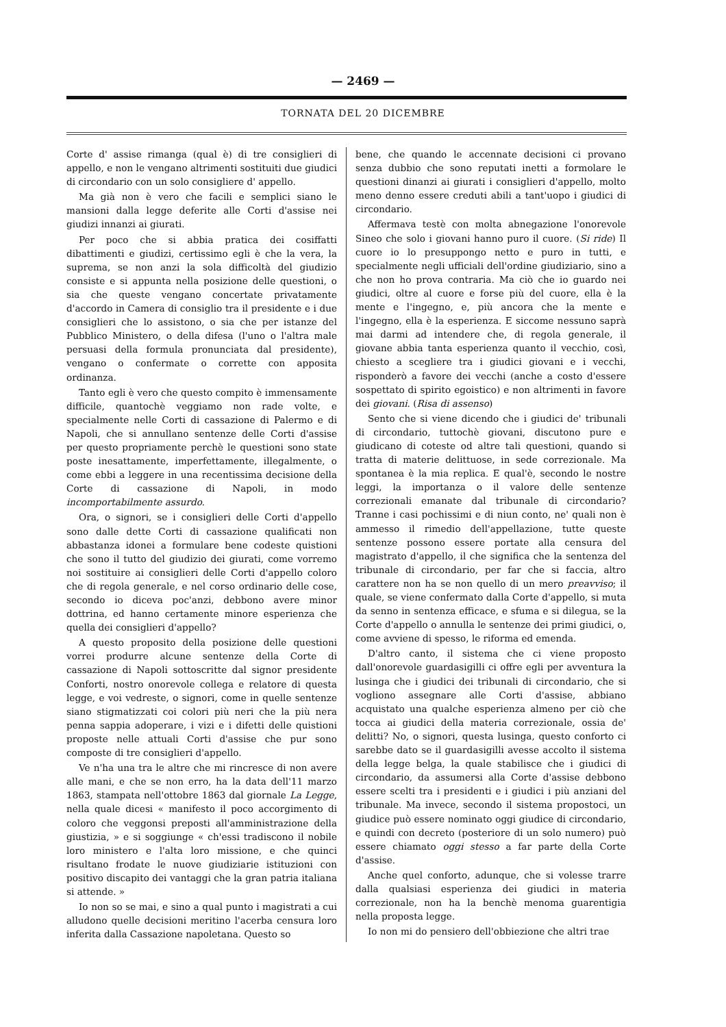— 2469 —
TORNATA DEL 20 DICEMBRE
Corte d' assise rimanga (qual è) di tre consiglieri di appello, e non le vengano altrimenti sostituiti due giudici di circondario con un solo consigliere d' appello.
Ma già non è vero che facili e semplici siano le mansioni dalla legge deferite alle Corti d'assise nei giudizi innanzi ai giurati.
Per poco che si abbia pratica dei cosiffatti dibattimenti e giudizi, certissimo egli è che la vera, la suprema, se non anzi la sola difficoltà del giudizio consiste e si appunta nella posizione delle questioni, o sia che queste vengano concertate privatamente d'accordo in Camera di consiglio tra il presidente e i due consiglieri che lo assistono, o sia che per istanze del Pubblico Ministero, o della difesa (l'uno o l'altra male persuasi della formula pronunciata dal presidente), vengano o confermate o corrette con apposita ordinanza.
Tanto egli è vero che questo compito è immensamente difficile, quantochè veggiamo non rade volte, e specialmente nelle Corti di cassazione di Palermo e di Napoli, che si annullano sentenze delle Corti d'assise per questo propriamente perchè le questioni sono state poste inesattamente, imperfettamente, illegalmente, o come ebbi a leggere in una recentissima decisione della Corte di cassazione di Napoli, in modo incomportabilmente assurdo.
Ora, o signori, se i consiglieri delle Corti d'appello sono dalle dette Corti di cassazione qualificati non abbastanza idonei a formulare bene codeste quistioni che sono il tutto del giudizio dei giurati, come vorremo noi sostituire ai consiglieri delle Corti d'appello coloro che di regola generale, e nel corso ordinario delle cose, secondo io diceva poc'anzi, debbono avere minor dottrina, ed hanno certamente minore esperienza che quella dei consiglieri d'appello?
A questo proposito della posizione delle questioni vorrei produrre alcune sentenze della Corte di cassazione di Napoli sottoscritte dal signor presidente Conforti, nostro onorevole collega e relatore di questa legge, e voi vedreste, o signori, come in quelle sentenze siano stigmatizzati coi colori più neri che la più nera penna sappia adoperare, i vizi e i difetti delle quistioni proposte nelle attuali Corti d'assise che pur sono composte di tre consiglieri d'appello.
Ve n'ha una tra le altre che mi rincresce di non avere alle mani, e che se non erro, ha la data dell'11 marzo 1863, stampata nell'ottobre 1863 dal giornale La Legge, nella quale dicesi « manifesto il poco accorgimento di coloro che veggonsi preposti all'amministrazione della giustizia, » e si soggiunge « ch'essi tradiscono il nobile loro ministero e l'alta loro missione, e che quinci risultano frodate le nuove giudiziarie istituzioni con positivo discapito dei vantaggi che la gran patria italiana si attende. »
Io non so se mai, e sino a qual punto i magistrati a cui alludono quelle decisioni meritino l'acerba censura loro inferita dalla Cassazione napoletana. Questo so
bene, che quando le accennate decisioni ci provano senza dubbio che sono reputati inetti a formolare le questioni dinanzi ai giurati i consiglieri d'appello, molto meno denno essere creduti abili a tant'uopo i giudici di circondario.
Affermava testè con molta abnegazione l'onorevole Sineo che solo i giovani hanno puro il cuore. (Si ride) Il cuore io lo presuppongo netto e puro in tutti, e specialmente negli ufficiali dell'ordine giudiziario, sino a che non ho prova contraria. Ma ciò che io guardo nei giudici, oltre al cuore e forse più del cuore, ella è la mente e l'ingegno, e, più ancora che la mente e l'ingegno, ella è la esperienza. E siccome nessuno saprà mai darmi ad intendere che, di regola generale, il giovane abbia tanta esperienza quanto il vecchio, così, chiesto a scegliere tra i giudici giovani e i vecchi, risponderò a favore dei vecchi (anche a costo d'essere sospettato di spirito egoistico) e non altrimenti in favore dei giovani. (Risa di assenso)
Sento che si viene dicendo che i giudici de' tribunali di circondario, tuttochè giovani, discutono pure e giudicano di coteste od altre tali questioni, quando si tratta di materie delittuose, in sede correzionale. Ma spontanea è la mia replica. E qual'è, secondo le nostre leggi, la importanza o il valore delle sentenze correzionali emanate dal tribunale di circondario? Tranne i casi pochissimi e di niun conto, ne' quali non è ammesso il rimedio dell'appellazione, tutte queste sentenze possono essere portate alla censura del magistrato d'appello, il che significa che la sentenza del tribunale di circondario, per far che si faccia, altro carattere non ha se non quello di un mero preavviso; il quale, se viene confermato dalla Corte d'appello, si muta da senno in sentenza efficace, e sfuma e si dilegua, se la Corte d'appello o annulla le sentenze dei primi giudici, o, come avviene di spesso, le riforma ed emenda.
D'altro canto, il sistema che ci viene proposto dall'onorevole guardasigilli ci offre egli per avventura la lusinga che i giudici dei tribunali di circondario, che si vogliono assegnare alle Corti d'assise, abbiano acquistato una qualche esperienza almeno per ciò che tocca ai giudici della materia correzionale, ossia de' delitti? No, o signori, questa lusinga, questo conforto ci sarebbe dato se il guardasigilli avesse accolto il sistema della legge belga, la quale stabilisce che i giudici di circondario, da assumersi alla Corte d'assise debbono essere scelti tra i presidenti e i giudici i più anziani del tribunale. Ma invece, secondo il sistema propostoci, un giudice può essere nominato oggi giudice di circondario, e quindi con decreto (posteriore di un solo numero) può essere chiamato oggi stesso a far parte della Corte d'assise.
Anche quel conforto, adunque, che si volesse trarre dalla qualsiasi esperienza dei giudici in materia correzionale, non ha la benchè menoma guarentigia nella proposta legge.
Io non mi do pensiero dell'obbiezione che altri trae